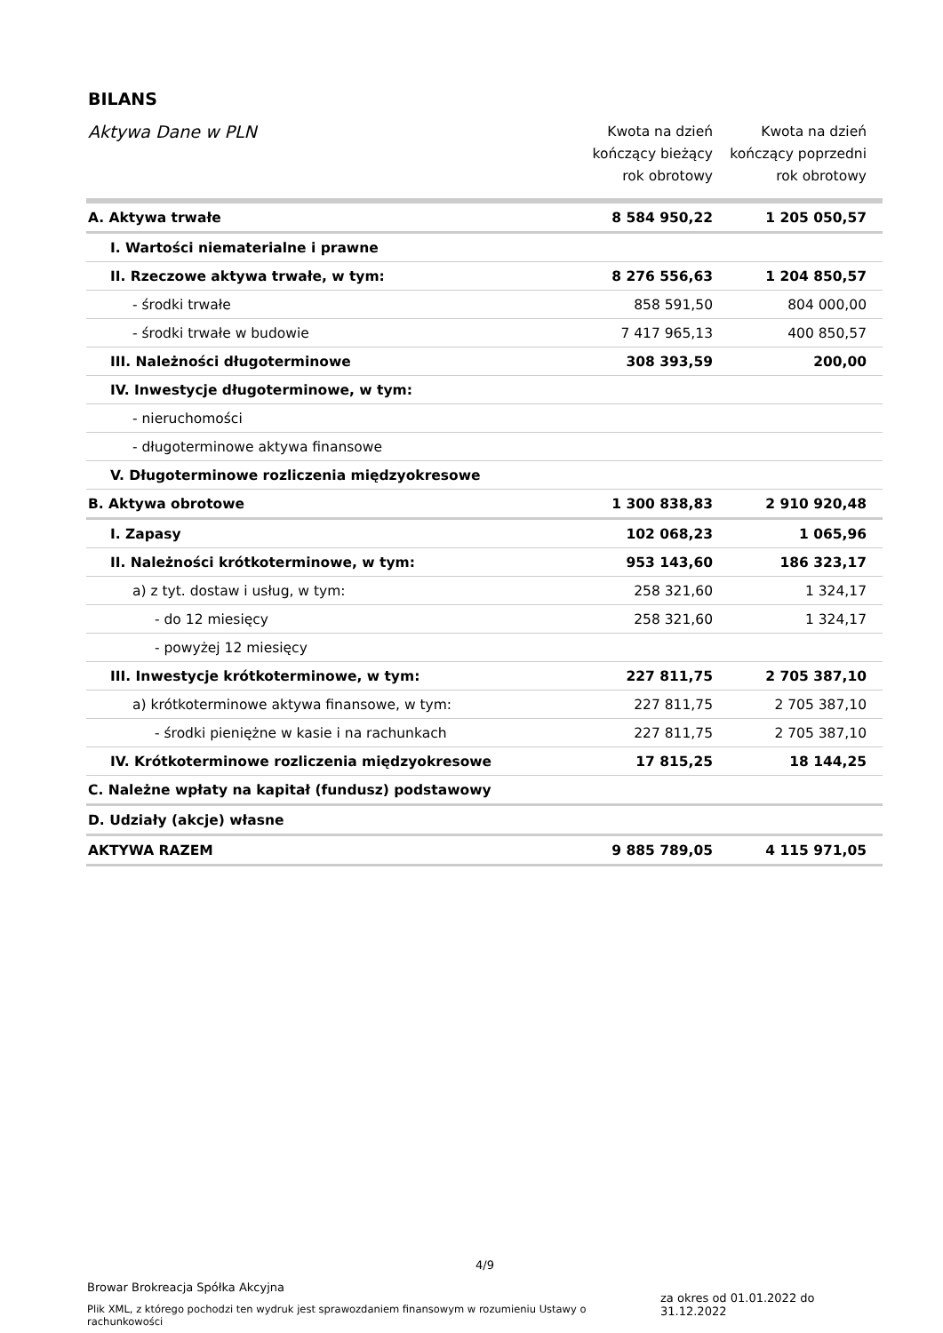BILANS
| Aktywa Dane w PLN | Kwota na dzień kończący bieżący rok obrotowy | Kwota na dzień kończący poprzedni rok obrotowy |
| --- | --- | --- |
| A. Aktywa trwałe | 8 584 950,22 | 1 205 050,57 |
| I. Wartości niematerialne i prawne | | |
| II. Rzeczowe aktywa trwałe, w tym: | 8 276 556,63 | 1 204 850,57 |
| - środki trwałe | 858 591,50 | 804 000,00 |
| - środki trwałe w budowie | 7 417 965,13 | 400 850,57 |
| III. Należności długoterminowe | 308 393,59 | 200,00 |
| IV. Inwestycje długoterminowe, w tym: | | |
| - nieruchomości | | |
| - długoterminowe aktywa finansowe | | |
| V. Długoterminowe rozliczenia międzyokresowe | | |
| B. Aktywa obrotowe | 1 300 838,83 | 2 910 920,48 |
| I. Zapasy | 102 068,23 | 1 065,96 |
| II. Należności krótkoterminowe, w tym: | 953 143,60 | 186 323,17 |
| a) z tyt. dostaw i usług, w tym: | 258 321,60 | 1 324,17 |
| - do 12 miesięcy | 258 321,60 | 1 324,17 |
| - powyżej 12 miesięcy | | |
| III. Inwestycje krótkoterminowe, w tym: | 227 811,75 | 2 705 387,10 |
| a) krótkoterminowe aktywa finansowe, w tym: | 227 811,75 | 2 705 387,10 |
| - środki pieniężne w kasie i na rachunkach | 227 811,75 | 2 705 387,10 |
| IV. Krótkoterminowe rozliczenia międzyokresowe | 17 815,25 | 18 144,25 |
| C. Należne wpłaty na kapitał (fundusz) podstawowy | | |
| D. Udziały (akcje) własne | | |
| AKTYWA RAZEM | 9 885 789,05 | 4 115 971,05 |
4/9
Browar Brokreacja Spółka Akcyjna
Plik XML, z którego pochodzi ten wydruk jest sprawozdaniem finansowym w rozumieniu Ustawy o rachunkowości
za okres od 01.01.2022 do 31.12.2022